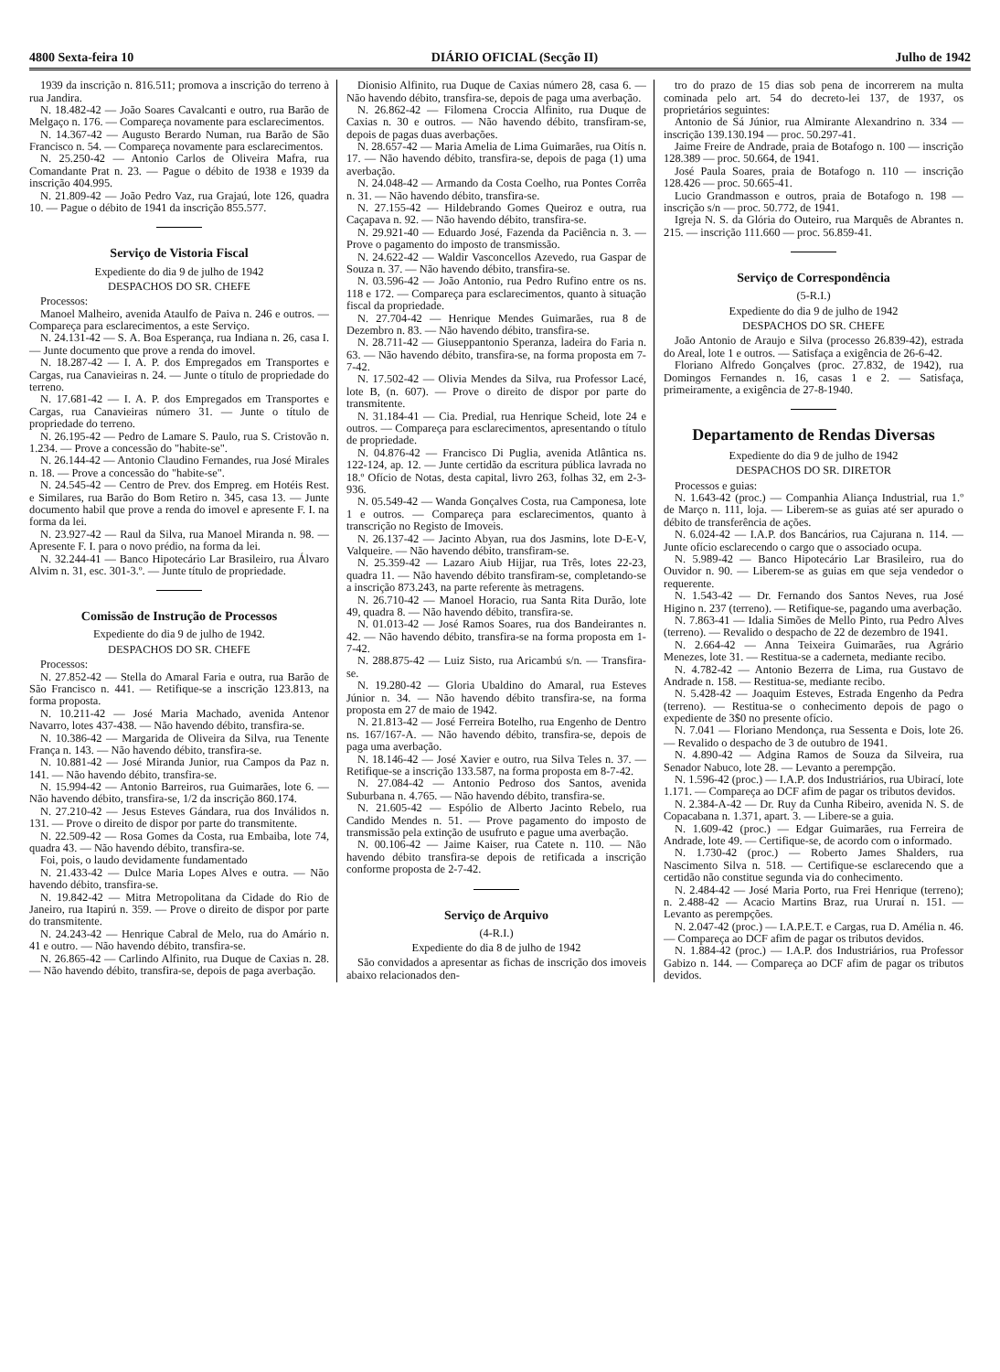4800 Sexta-feira 10 DIÁRIO OFICIAL (Secção II) Julho de 1942
1939 da inscrição n. 816.511; promova a inscrição do terreno à rua Jandira.
N. 18.482-42 — João Soares Cavalcanti e outro, rua Barão de Melgaço n. 176. — Compareça novamente para esclarecimentos.
N. 14.367-42 — Augusto Berardo Numan, rua Barão de São Francisco n. 54. — Compareça novamente para esclarecimentos.
N. 25.250-42 — Antonio Carlos de Oliveira Mafra, rua Comandante Prat n. 23. — Pague o débito de 1938 e 1939 da inscrição 404.995.
N. 21.809-42 — João Pedro Vaz, rua Grajaú, lote 126, quadra 10. — Pague o débito de 1941 da inscrição 855.577.
Serviço de Vistoria Fiscal
Expediente do dia 9 de julho de 1942
DESPACHOS DO SR. CHEFE
Processos:
Manoel Malheiro, avenida Ataulfo de Paiva n. 246 e outros. — Compareça para esclarecimentos, a este Serviço.
N. 24.131-42 — S. A. Boa Esperança, rua Indiana n. 26, casa I. — Junte documento que prove a renda do imovel.
N. 18.287-42 — I. A. P. dos Empregados em Transportes e Cargas, rua Canavieiras n. 24. — Junte o título de propriedade do terreno.
N. 17.681-42 — I. A. P. dos Empregados em Transportes e Cargas, rua Canavieiras número 31. — Junte o título de propriedade do terreno.
N. 26.195-42 — Pedro de Lamare S. Paulo, rua S. Cristovão n. 1.234. — Prove a concessão do "habite-se".
N. 26.144-42 — Antonio Claudino Fernandes, rua José Mirales n. 18. — Prove a concessão do "habite-se".
N. 24.545-42 — Centro de Prev. dos Empreg. em Hotéis Rest. e Similares, rua Barão do Bom Retiro n. 345, casa 13. — Junte documento habil que prove a renda do imovel e apresente F. I. na forma da lei.
N. 23.927-42 — Raul da Silva, rua Manoel Miranda n. 98. — Apresente F. I. para o novo prédio, na forma da lei.
N. 32.244-41 — Banco Hipotecário Lar Brasileiro, rua Álvaro Alvim n. 31, esc. 301-3.º. — Junte título de propriedade.
Comissão de Instrução de Processos
Expediente do dia 9 de julho de 1942.
DESPACHOS DO SR. CHEFE
Processos:
N. 27.852-42 — Stella do Amaral Faria e outra, rua Barão de São Francisco n. 441. — Retifique-se a inscrição 123.813, na forma proposta.
N. 10.211-42 — José Maria Machado, avenida Antenor Navarro, lotes 437-438. — Não havendo débito, transfira-se.
N. 10.386-42 — Margarida de Oliveira da Silva, rua Tenente França n. 143. — Não havendo débito, transfira-se.
N. 10.881-42 — José Miranda Junior, rua Campos da Paz n. 141. — Não havendo débito, transfira-se.
N. 15.994-42 — Antonio Barreiros, rua Guimarães, lote 6. — Não havendo débito, transfira-se, 1/2 da inscrição 860.174.
N. 27.210-42 — Jesus Esteves Gándara, rua dos Inválidos n. 131. — Prove o direito de dispor por parte do transmitente.
N. 22.509-42 — Rosa Gomes da Costa, rua Embaiba, lote 74, quadra 43. — Não havendo débito, transfira-se.
Foi, pois, o laudo devidamente fundamentado
N. 21.433-42 — Dulce Maria Lopes Alves e outra. — Não havendo débito, transfira-se.
N. 19.842-42 — Mitra Metropolitana da Cidade do Rio de Janeiro, rua Itapirú n. 359. — Prove o direito de dispor por parte do transmitente.
N. 24.243-42 — Henrique Cabral de Melo, rua do Amário n. 41 e outro. — Não havendo débito, transfira-se.
N. 26.865-42 — Carlindo Alfinito, rua Duque de Caxias n. 28. — Não havendo débito, transfira-se, depois de paga averbação.
Dionisio Alfinito, rua Duque de Caxias número 28, casa 6. — Não havendo débito, transfira-se, depois de paga uma averbação.
N. 26.862-42 — Filomena Croccia Alfinito, rua Duque de Caxias n. 30 e outros. — Não havendo débito, transfiram-se, depois de pagas duas averbações.
N. 28.657-42 — Maria Amelia de Lima Guimarães, rua Oitís n. 17. — Não havendo débito, transfira-se, depois de paga (1) uma averbação.
N. 24.048-42 — Armando da Costa Coelho, rua Pontes Corrêa n. 31. — Não havendo débito, transfira-se.
N. 27.155-42 — Hildebrando Gomes Queiroz e outra, rua Caçapava n. 92. — Não havendo débito, transfira-se.
N. 29.921-40 — Eduardo José, Fazenda da Paciência n. 3. — Prove o pagamento do imposto de transmissão.
N. 24.622-42 — Waldir Vasconcellos Azevedo, rua Gaspar de Souza n. 37. — Não havendo débito, transfira-se.
N. 03.596-42 — João Antonio, rua Pedro Rufino entre os ns. 118 e 172. — Compareça para esclarecimentos, quanto à situação fiscal da propriedade.
N. 27.704-42 — Henrique Mendes Guimarães, rua 8 de Dezembro n. 83. — Não havendo débito, transfira-se.
N. 28.711-42 — Giuseppantonio Speranza, ladeira do Faria n. 63. — Não havendo débito, transfira-se, na forma proposta em 7-7-42.
N. 17.502-42 — Olivia Mendes da Silva, rua Professor Lacé, lote B, (n. 607). — Prove o direito de dispor por parte do transmitente.
N. 31.184-41 — Cia. Predial, rua Henrique Scheid, lote 24 e outros. — Compareça para esclarecimentos, apresentando o título de propriedade.
N. 04.876-42 — Francisco Di Puglia, avenida Atlântica ns. 122-124, ap. 12. — Junte certidão da escritura pública lavrada no 18.º Ofício de Notas, desta capital, livro 263, folhas 32, em 2-3-936.
N. 05.549-42 — Wanda Gonçalves Costa, rua Camponesa, lote 1 e outros. — Compareça para esclarecimentos, quanto à transcrição no Registo de Imoveis.
N. 26.137-42 — Jacinto Abyan, rua dos Jasmins, lote D-E-V, Valqueire. — Não havendo débito, transfiram-se.
N. 25.359-42 — Lazaro Aiub Hijjar, rua Três, lotes 22-23, quadra 11. — Não havendo débito transfiram-se, completando-se a inscrição 873.243, na parte referente às metragens.
N. 26.710-42 — Manoel Horacio, rua Santa Rita Durão, lote 49, quadra 8. — Não havendo débito, transfira-se.
N. 01.013-42 — José Ramos Soares, rua dos Bandeirantes n. 42. — Não havendo débito, transfira-se na forma proposta em 1-7-42.
N. 288.875-42 — Luiz Sisto, rua Aricambú s/n. — Transfira-se.
N. 19.280-42 — Gloria Ubaldino do Amaral, rua Esteves Júnior n. 34. — Não havendo débito transfira-se, na forma proposta em 27 de maio de 1942.
N. 21.813-42 — José Ferreira Botelho, rua Engenho de Dentro ns. 167/167-A. — Não havendo débito, transfira-se, depois de paga uma averbação.
N. 18.146-42 — José Xavier e outro, rua Silva Teles n. 37. — Retifique-se a inscrição 133.587, na forma proposta em 8-7-42.
N. 27.084-42 — Antonio Pedroso dos Santos, avenida Suburbana n. 4.765. — Não havendo débito, transfira-se.
N. 21.605-42 — Espólio de Alberto Jacinto Rebelo, rua Candido Mendes n. 51. — Prove pagamento do imposto de transmissão pela extinção de usufruto e pague uma averbação.
N. 00.106-42 — Jaime Kaiser, rua Catete n. 110. — Não havendo débito transfira-se depois de retificada a inscrição conforme proposta de 2-7-42.
Serviço de Arquivo
(4-R.I.)
Expediente do dia 8 de julho de 1942
São convidados a apresentar as fichas de inscrição dos imoveis abaixo relacionados den-
tro do prazo de 15 dias sob pena de incorrerem na multa cominada pelo art. 54 do decreto-lei 137, de 1937, os proprietários seguintes:
Antonio de Sá Júnior, rua Almirante Alexandrino n. 334 — inscrição 139.130.194 — proc. 50.297-41.
Jaime Freire de Andrade, praia de Botafogo n. 100 — inscrição 128.389 — proc. 50.664, de 1941.
José Paula Soares, praia de Botafogo n. 110 — inscrição 128.426 — proc. 50.665-41.
Lucio Grandmasson e outros, praia de Botafogo n. 198 — inscrição s/n — proc. 50.772, de 1941.
Igreja N. S. da Glória do Outeiro, rua Marquês de Abrantes n. 215. — inscrição 111.660 — proc. 56.859-41.
Serviço de Correspondência
(5-R.I.)
Expediente do dia 9 de julho de 1942
DESPACHOS DO SR. CHEFE
João Antonio de Araujo e Silva (processo 26.839-42), estrada do Areal, lote 1 e outros. — Satisfaça a exigência de 26-6-42.
Floriano Alfredo Gonçalves (proc. 27.832, de 1942), rua Domingos Fernandes n. 16, casas 1 e 2. — Satisfaça, primeiramente, a exigência de 27-8-1940.
Departamento de Rendas Diversas
Expediente do dia 9 de julho de 1942
DESPACHOS DO SR. DIRETOR
Processos e guias:
N. 1.643-42 (proc.) — Companhia Aliança Industrial, rua 1.º de Março n. 111, loja. — Liberem-se as guias até ser apurado o débito de transferência de ações.
N. 6.024-42 — I.A.P. dos Bancários, rua Cajurana n. 114. — Junte ofício esclarecendo o cargo que o associado ocupa.
N. 5.989-42 — Banco Hipotecário Lar Brasileiro, rua do Ouvidor n. 90. — Liberem-se as guias em que seja vendedor o requerente.
N. 1.543-42 — Dr. Fernando dos Santos Neves, rua José Higino n. 237 (terreno). — Retifique-se, pagando uma averbação.
N. 7.863-41 — Idalia Simões de Mello Pinto, rua Pedro Alves (terreno). — Revalido o despacho de 22 de dezembro de 1941.
N. 2.664-42 — Anna Teixeira Guimarães, rua Agrário Menezes, lote 31. — Restitua-se a caderneta, mediante recibo.
N. 4.782-42 — Antonio Bezerra de Lima, rua Gustavo de Andrade n. 158. — Restitua-se, mediante recibo.
N. 5.428-42 — Joaquim Esteves, Estrada Engenho da Pedra (terreno). — Restitua-se o conhecimento depois de pago o expediente de 3$0 no presente ofício.
N. 7.041 — Floriano Mendonça, rua Sessenta e Dois, lote 26. — Revalido o despacho de 3 de outubro de 1941.
N. 4.890-42 — Adgina Ramos de Souza da Silveira, rua Senador Nabuco, lote 28. — Levanto a perempção.
N. 1.596-42 (proc.) — I.A.P. dos Industriários, rua Ubirací, lote 1.171. — Compareça ao DCF afim de pagar os tributos devidos.
N. 2.384-A-42 — Dr. Ruy da Cunha Ribeiro, avenida N. S. de Copacabana n. 1.371, apart. 3. — Libere-se a guia.
N. 1.609-42 (proc.) — Edgar Guimarães, rua Ferreira de Andrade, lote 49. — Certifique-se, de acordo com o informado.
N. 1.730-42 (proc.) — Roberto James Shalders, rua Nascimento Silva n. 518. — Certifique-se esclarecendo que a certidão não constitue segunda via do conhecimento.
N. 2.484-42 — José Maria Porto, rua Frei Henrique (terreno); n. 2.488-42 — Acacio Martins Braz, rua Ururaí n. 151. — Levanto as perempções.
N. 2.047-42 (proc.) — I.A.P.E.T. e Cargas, rua D. Amélia n. 46. — Compareça ao DCF afim de pagar os tributos devidos.
N. 1.884-42 (proc.) — I.A.P. dos Industriários, rua Professor Gabizo n. 144. — Compareça ao DCF afim de pagar os tributos devidos.